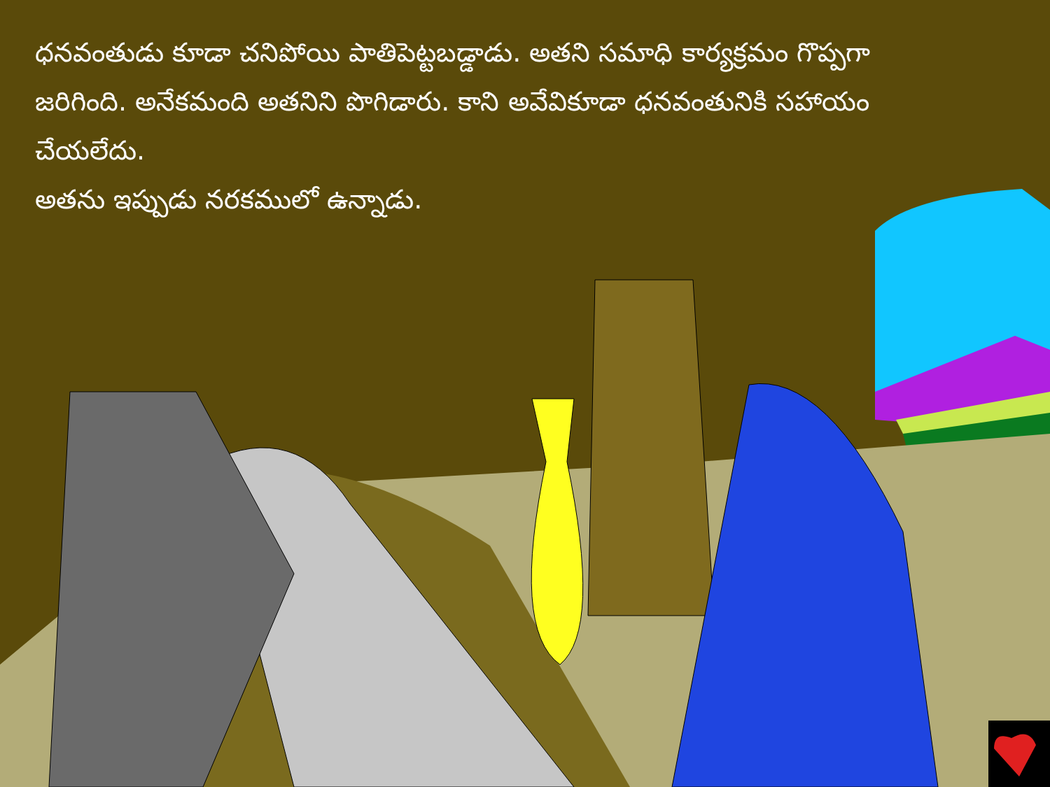ధనవంతుడు కూడా చనిపోయి పాతిపెట్టబడ్డాడు. అతని సమాధి కార్యక్రమం గొప్పగా జరిగింది. అనేకమంది అతనిని పొగిడారు. కాని అవేవికూడా ధనవంతునికి సహాయం చేయలేదు.
అతను ఇప్పుడు నరకములో ఉన్నాడు.